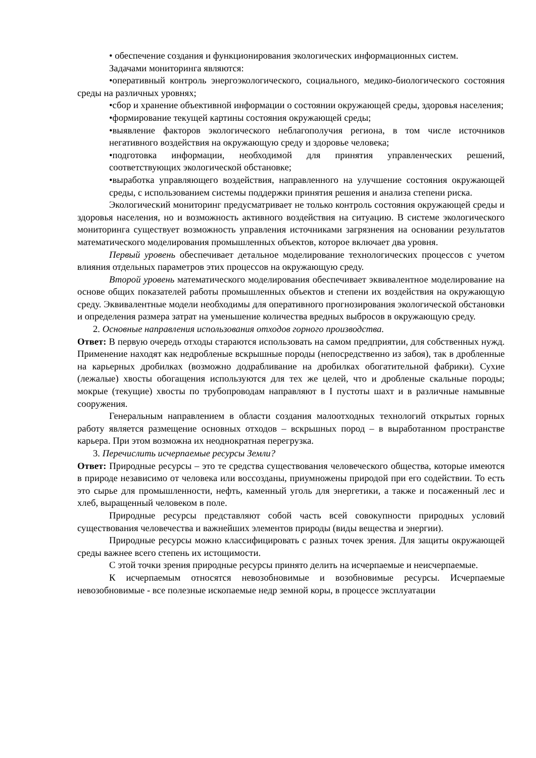• обеспечение создания и функционирования экологических информационных систем.
Задачами мониторинга являются:
•оперативный контроль энергоэкологического, социального, медико-биологического состояния среды на различных уровнях;
•сбор и хранение объективной информации о состоянии окружающей среды, здоровья населения;
•формирование текущей картины состояния окружающей среды;
•выявление факторов экологического неблагополучия региона, в том числе источников негативного воздействия на окружающую среду и здоровье человека;
•подготовка информации, необходимой для принятия управленческих решений, соответствующих экологической обстановке;
•выработка управляющего воздействия, направленного на улучшение состояния окружающей среды, с использованием системы поддержки принятия решения и анализа степени риска.
Экологический мониторинг предусматривает не только контроль состояния окружающей среды и здоровья населения, но и возможность активного воздействия на ситуацию. В системе экологического мониторинга существует возможность управления источниками загрязнения на основании результатов математического моделирования промышленных объектов, которое включает два уровня.
Первый уровень обеспечивает детальное моделирование технологических процессов с учетом влияния отдельных параметров этих процессов на окружающую среду.
Второй уровень математического моделирования обеспечивает эквивалентное моделирование на основе общих показателей работы промышленных объектов и степени их воздействия на окружающую среду. Эквивалентные модели необходимы для оперативного прогнозирования экологической обстановки и определения размера затрат на уменьшение количества вредных выбросов в окружающую среду.
2. Основные направления использования отходов горного производства.
Ответ: В первую очередь отходы стараются использовать на самом предприятии, для собственных нужд. Применение находят как недробленые вскрышные породы (непосредственно из забоя), так в дробленные на карьерных дробилках (возможно додрабливание на дробилках обогатительной фабрики). Сухие (лежалые) хвосты обогащения используются для тех же целей, что и дробленые скальные породы; мокрые (текущие) хвосты по трубопроводам направляют в I пустоты шахт и в различные намывные сооружения.
Генеральным направлением в области создания малоотходных технологий открытых горных работу является размещение основных отходов – вскрьшных пород – в выработанном пространстве карьера. При этом возможна их неоднократная перегрузка.
3. Перечислить исчерпаемые ресурсы Земли?
Ответ: Природные ресурсы – это те средства существования человеческого общества, которые имеются в природе независимо от человека или воссозданы, приумножены природой при его содействии. То есть это сырье для промышленности, нефть, каменный уголь для энергетики, а также и посаженный лес и хлеб, выращенный человеком в поле.
Природные ресурсы представляют собой часть всей совокупности природных условий существования человечества и важнейших элементов природы (виды вещества и энергии).
Природные ресурсы можно классифицировать с разных точек зрения. Для защиты окружающей среды важнее всего степень их истощимости.
С этой точки зрения природные ресурсы принято делить на исчерпаемые и неисчерпаемые.
К исчерпаемым относятся невозобновимые и возобновимые ресурсы. Исчерпаемые невозобновимые - все полезные ископаемые недр земной коры, в процессе эксплуатации